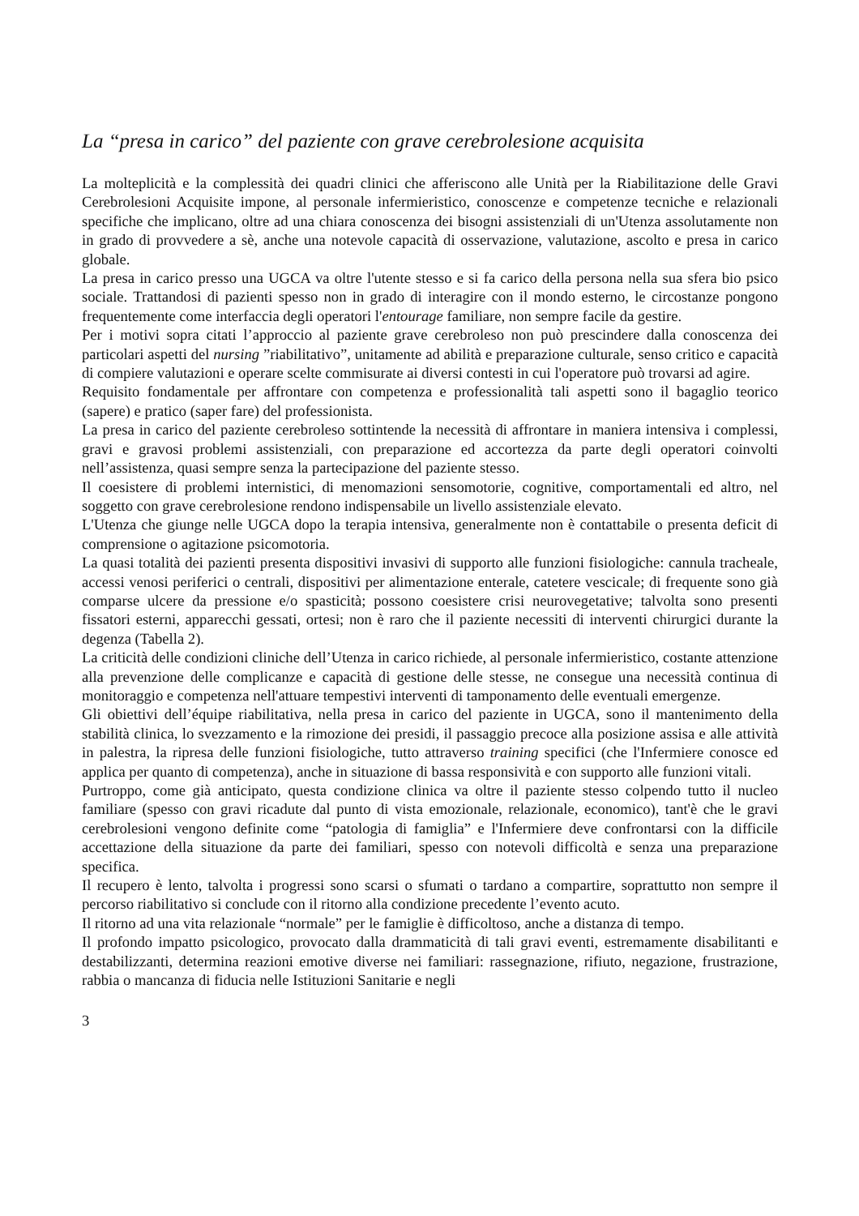La “presa in carico” del paziente con grave cerebrolesione acquisita
La molteplicità e la complessità dei quadri clinici che afferiscono alle Unità per la Riabilitazione delle Gravi Cerebrolesioni Acquisite impone, al personale infermieristico, conoscenze e competenze tecniche e relazionali specifiche che implicano, oltre ad una chiara conoscenza dei bisogni assistenziali di un'Utenza assolutamente non in grado di provvedere a sè, anche una notevole capacità di osservazione, valutazione, ascolto e presa in carico globale.
La presa in carico presso una UGCA va oltre l'utente stesso e si fa carico della persona nella sua sfera bio psico sociale. Trattandosi di pazienti spesso non in grado di interagire con il mondo esterno, le circostanze pongono frequentemente come interfaccia degli operatori l'entourage familiare, non sempre facile da gestire.
Per i motivi sopra citati l’approccio al paziente grave cerebroleso non può prescindere dalla conoscenza dei particolari aspetti del nursing ”riabilitativo”, unitamente ad abilità e preparazione culturale, senso critico e capacità di compiere valutazioni e operare scelte commisurate ai diversi contesti in cui l'operatore può trovarsi ad agire.
Requisito fondamentale per affrontare con competenza e professionalità tali aspetti sono il bagaglio teorico (sapere) e pratico (saper fare) del professionista.
La presa in carico del paziente cerebroleso sottintende la necessità di affrontare in maniera intensiva i complessi, gravi e gravosi problemi assistenziali, con preparazione ed accortezza da parte degli operatori coinvolti nell’assistenza, quasi sempre senza la partecipazione del paziente stesso.
Il coesistere di problemi internistici, di menomazioni sensomotorie, cognitive, comportamentali ed altro, nel soggetto con grave cerebrolesione rendono indispensabile un livello assistenziale elevato.
L'Utenza che giunge nelle UGCA dopo la terapia intensiva, generalmente non è contattabile o presenta deficit di comprensione o agitazione psicomotoria.
La quasi totalità dei pazienti presenta dispositivi invasivi di supporto alle funzioni fisiologiche: cannula tracheale, accessi venosi periferici o centrali, dispositivi per alimentazione enterale, catetere vescicale; di frequente sono già comparse ulcere da pressione e/o spasticità; possono coesistere crisi neurovegetative; talvolta sono presenti fissatori esterni, apparecchi gessati, ortesi; non è raro che il paziente necessiti di interventi chirurgici durante la degenza (Tabella 2).
La criticità delle condizioni cliniche dell’Utenza in carico richiede, al personale infermieristico, costante attenzione alla prevenzione delle complicanze e capacità di gestione delle stesse, ne consegue una necessità continua di monitoraggio e competenza nell'attuare tempestivi interventi di tamponamento delle eventuali emergenze.
Gli obiettivi dell’équipe riabilitativa, nella presa in carico del paziente in UGCA, sono il mantenimento della stabilità clinica, lo svezzamento e la rimozione dei presidi, il passaggio precoce alla posizione assisa e alle attività in palestra, la ripresa delle funzioni fisiologiche, tutto attraverso training specifici (che l'Infermiere conosce ed applica per quanto di competenza), anche in situazione di bassa responsività e con supporto alle funzioni vitali.
Purtroppo, come già anticipato, questa condizione clinica va oltre il paziente stesso colpendo tutto il nucleo familiare (spesso con gravi ricadute dal punto di vista emozionale, relazionale, economico), tant'è che le gravi cerebrolesioni vengono definite come “patologia di famiglia” e l'Infermiere deve confrontarsi con la difficile accettazione della situazione da parte dei familiari, spesso con notevoli difficoltà e senza una preparazione specifica.
Il recupero è lento, talvolta i progressi sono scarsi o sfumati o tardano a compartire, soprattutto non sempre il percorso riabilitativo si conclude con il ritorno alla condizione precedente l’evento acuto.
Il ritorno ad una vita relazionale “normale” per le famiglie è difficoltoso, anche a distanza di tempo.
Il profondo impatto psicologico, provocato dalla drammaticità di tali gravi eventi, estremamente disabilitanti e destabilizzanti, determina reazioni emotive diverse nei familiari: rassegnazione, rifiuto, negazione, frustrazione, rabbia o mancanza di fiducia nelle Istituzioni Sanitarie e negli
3